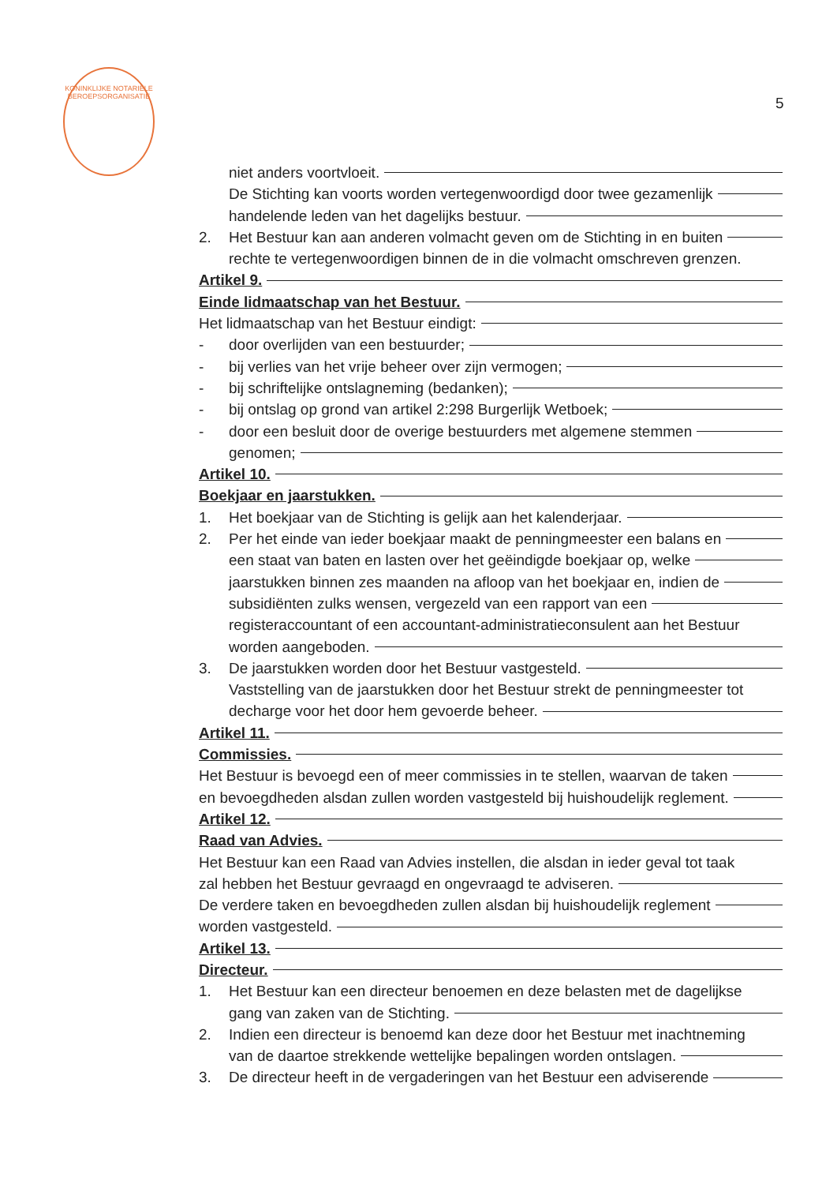KONINKLIJKE NOTARIËLE BEROEPSORGANISATIE
5
niet anders voortvloeit.
De Stichting kan voorts worden vertegenwoordigd door twee gezamenlijk
handelende leden van het dagelijks bestuur.
2. Het Bestuur kan aan anderen volmacht geven om de Stichting in en buiten
rechte te vertegenwoordigen binnen de in die volmacht omschreven grenzen.
Artikel 9.
Einde lidmaatschap van het Bestuur.
Het lidmaatschap van het Bestuur eindigt:
- door overlijden van een bestuurder;
- bij verlies van het vrije beheer over zijn vermogen;
- bij schriftelijke ontslagneming (bedanken);
- bij ontslag op grond van artikel 2:298 Burgerlijk Wetboek;
- door een besluit door de overige bestuurders met algemene stemmen
genomen;
Artikel 10.
Boekjaar en jaarstukken.
1. Het boekjaar van de Stichting is gelijk aan het kalenderjaar.
2. Per het einde van ieder boekjaar maakt de penningmeester een balans en
een staat van baten en lasten over het geëindigde boekjaar op, welke
jaarstukken binnen zes maanden na afloop van het boekjaar en, indien de
subsidiënten zulks wensen, vergezeld van een rapport van een
registeraccountant of een accountant-administratieconsulent aan het Bestuur
worden aangeboden.
3. De jaarstukken worden door het Bestuur vastgesteld.
Vaststelling van de jaarstukken door het Bestuur strekt de penningmeester tot
decharge voor het door hem gevoerde beheer.
Artikel 11.
Commissies.
Het Bestuur is bevoegd een of meer commissies in te stellen, waarvan de taken
en bevoegdheden alsdan zullen worden vastgesteld bij huishoudelijk reglement.
Artikel 12.
Raad van Advies.
Het Bestuur kan een Raad van Advies instellen, die alsdan in ieder geval tot taak
zal hebben het Bestuur gevraagd en ongevraagd te adviseren.
De verdere taken en bevoegdheden zullen alsdan bij huishoudelijk reglement
worden vastgesteld.
Artikel 13.
Directeur.
1. Het Bestuur kan een directeur benoemen en deze belasten met de dagelijkse
gang van zaken van de Stichting.
2. Indien een directeur is benoemd kan deze door het Bestuur met inachtneming
van de daartoe strekkende wettelijke bepalingen worden ontslagen.
3. De directeur heeft in de vergaderingen van het Bestuur een adviserende